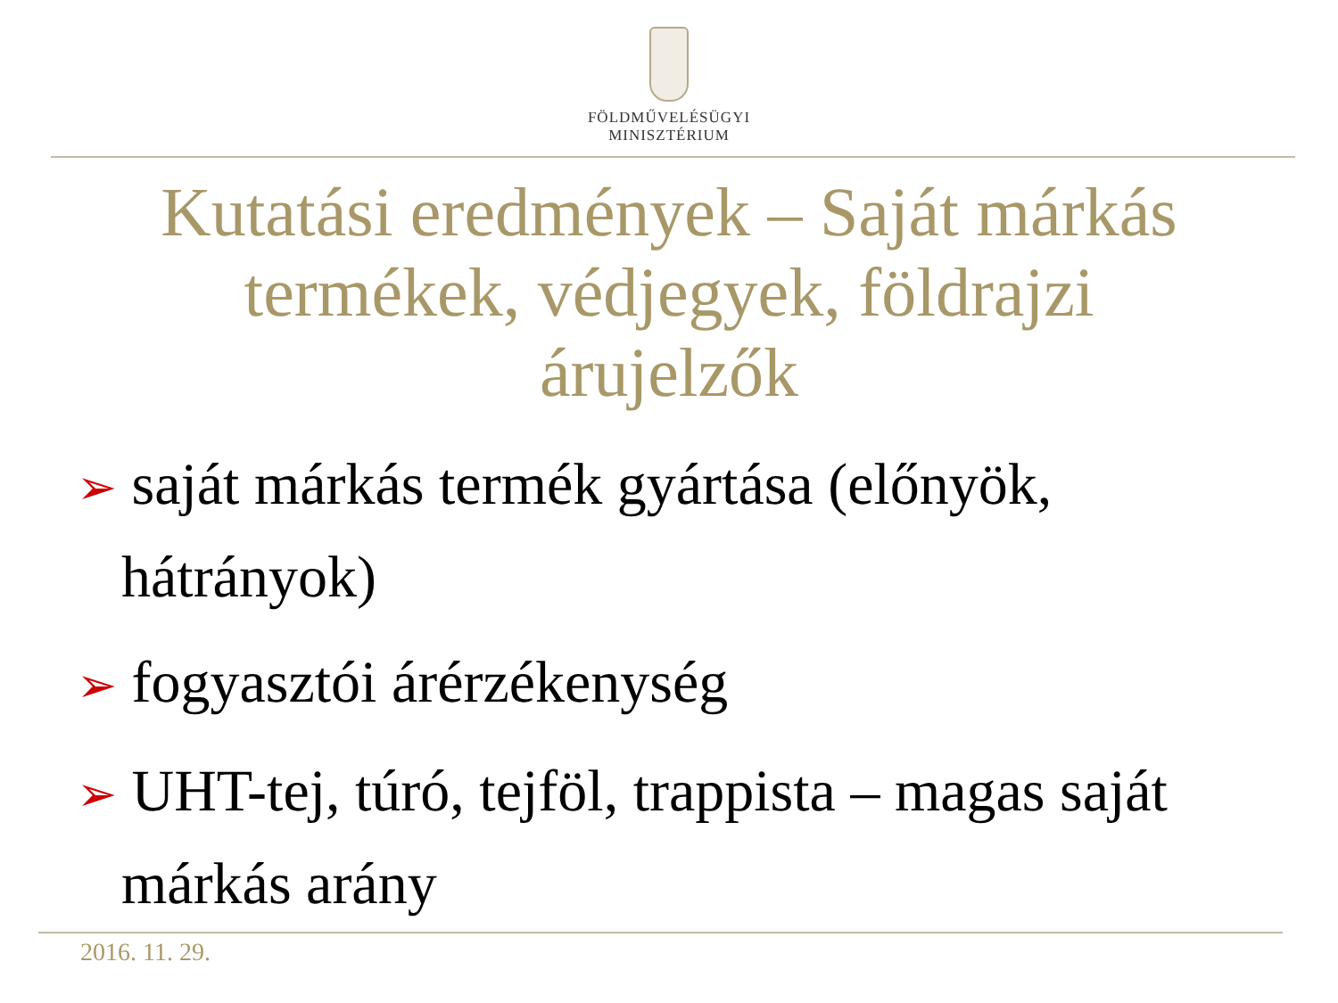FÖLDMŰVELÉSÜGYI
MINISZTÉRIUM
Kutatási eredmények – Saját márkás termékek, védjegyek, földrajzi árujelzők
➢ saját márkás termék gyártása (előnyök, hátrányok)
➢ fogyasztói árérzékenység
➢ UHT-tej, túró, tejföl, trappista – magas saját márkás arány
2016. 11. 29.